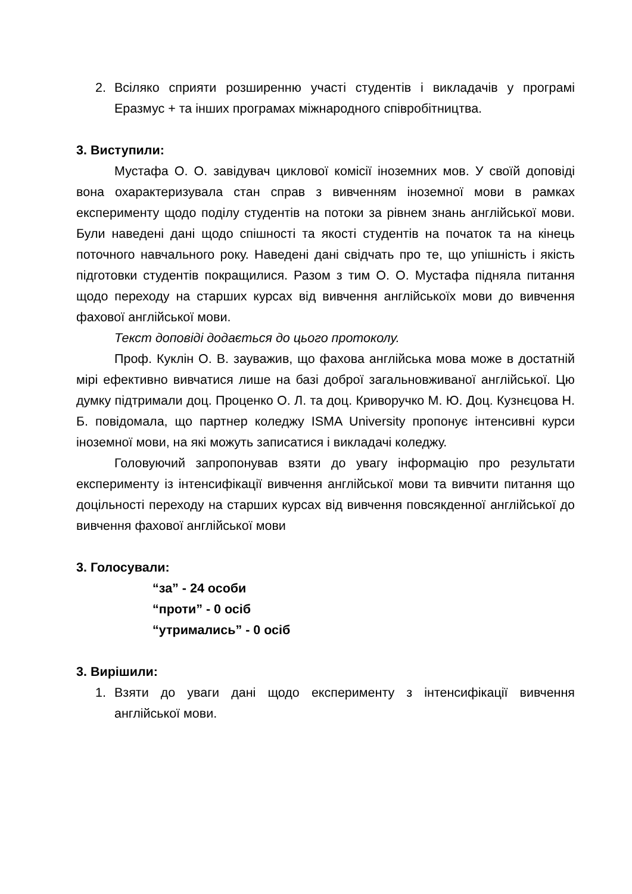2. Всіляко сприяти розширенню участі студентів і викладачів у програмі Еразмус + та інших програмах міжнародного співробітництва.
3. Виступили:
Мустафа О. О. завідувач циклової комісії іноземних мов. У своїй доповіді вона охарактеризувала стан справ з вивченням іноземної мови в рамках експерименту щодо поділу студентів на потоки за рівнем знань англійської мови. Були наведені дані щодо спішності та якості студентів на початок та на кінець поточного навчального року. Наведені дані свідчать про те, що упішність і якість підготовки студентів покращилися. Разом з тим О. О. Мустафа підняла питання щодо переходу на старших курсах від вивчення англійськоїх мови до вивчення фахової англійської мови.
Текст доповіді додається до цього протоколу.
Проф. Куклін О. В. зауважив, що фахова англійська мова може в достатній мірі ефективно вивчатися лише на базі доброї загальновживаної англійської. Цю думку підтримали доц. Проценко О. Л. та доц. Криворучко М. Ю. Доц. Кузнєцова Н. Б. повідомала, що партнер коледжу ISMA University пропонує інтенсивні курси іноземної мови, на які можуть записатися і викладачі коледжу.
Головуючий запропонував взяти до увагу інформацію про результати експерименту із інтенсифікації вивчення англійської мови та вивчити питання що доцільності переходу на старших курсах від вивчення повсякденної англійської до вивчення фахової англійської мови
3. Голосували:
“за” - 24 особи
“проти” - 0 осіб
“утримались” - 0 осіб
3. Вирішили:
1. Взяти до уваги дані щодо експерименту з інтенсифікації вивчення англійської мови.